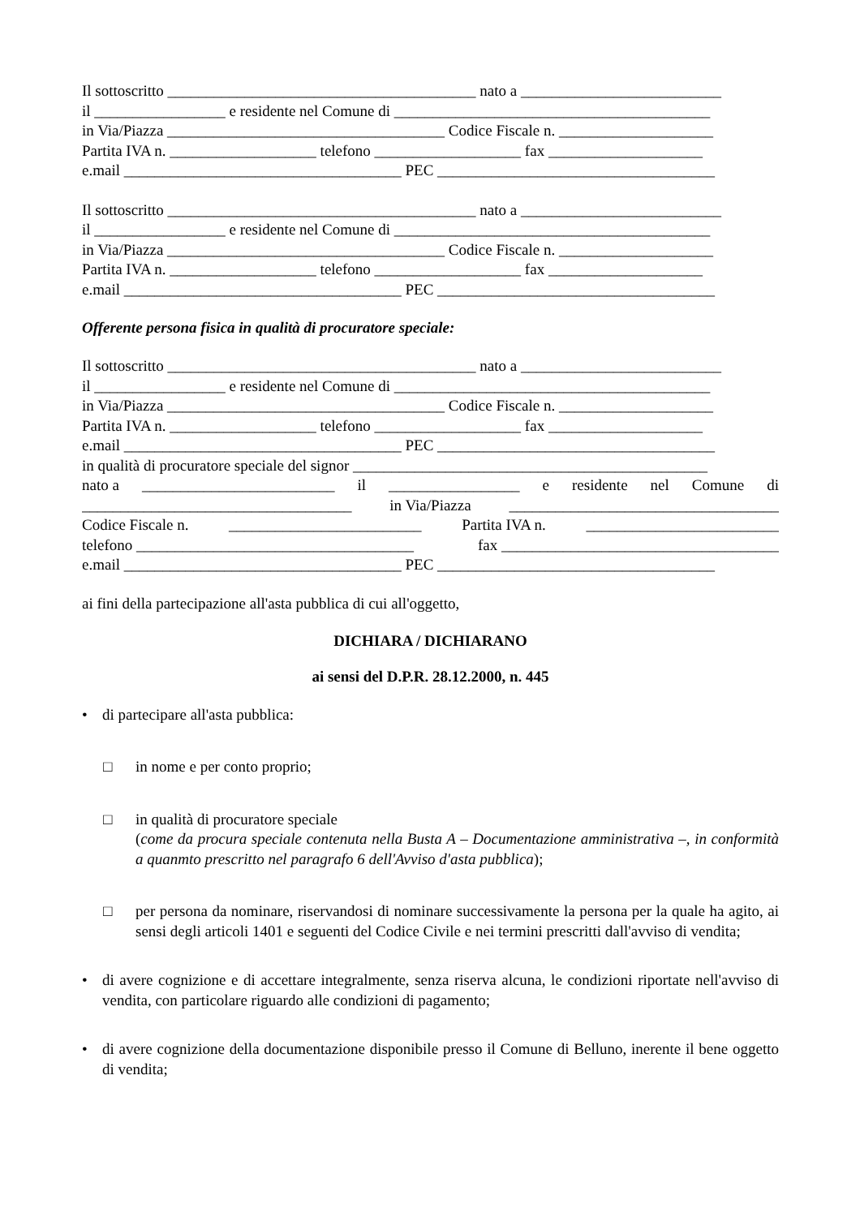Il sottoscritto ________________________________________ nato a __________________________
il _________________ e residente nel Comune di _________________________________________
in Via/Piazza ____________________________________ Codice Fiscale n. ____________________
Partita IVA n. ___________________ telefono ___________________ fax ____________________
e.mail ____________________________________ PEC ____________________________________
Il sottoscritto ________________________________________ nato a __________________________
il _________________ e residente nel Comune di _________________________________________
in Via/Piazza ____________________________________ Codice Fiscale n. ____________________
Partita IVA n. ___________________ telefono ___________________ fax ____________________
e.mail ____________________________________ PEC ____________________________________
Offerente persona fisica in qualità di procuratore speciale:
Il sottoscritto ________________________________________ nato a __________________________
il _________________ e residente nel Comune di _________________________________________
in Via/Piazza ____________________________________ Codice Fiscale n. ____________________
Partita IVA n. ___________________ telefono ___________________ fax ____________________
e.mail ____________________________________ PEC ____________________________________
in qualità di procuratore speciale del signor ______________________________________________
nato a _________________________ il _________________ e residente nel Comune di
___________________________________ in Via/Piazza ___________________________________
Codice Fiscale n. _________________________ Partita IVA n. _________________________
telefono ____________________________________ fax ____________________________________
e.mail ____________________________________ PEC ____________________________________
ai fini della partecipazione all'asta pubblica di cui all'oggetto,
DICHIARA / DICHIARANO
ai sensi del D.P.R. 28.12.2000, n. 445
• di partecipare all'asta pubblica:
□ in nome e per conto proprio;
□ in qualità di procuratore speciale
(come da procura speciale contenuta nella Busta A – Documentazione amministrativa –, in conformità a quanmto prescritto nel paragrafo 6 dell'Avviso d'asta pubblica);
□ per persona da nominare, riservandosi di nominare successivamente la persona per la quale ha agito, ai sensi degli articoli 1401 e seguenti del Codice Civile e nei termini prescritti dall'avviso di vendita;
• di avere cognizione e di accettare integralmente, senza riserva alcuna, le condizioni riportate nell'avviso di vendita, con particolare riguardo alle condizioni di pagamento;
• di avere cognizione della documentazione disponibile presso il Comune di Belluno, inerente il bene oggetto di vendita;